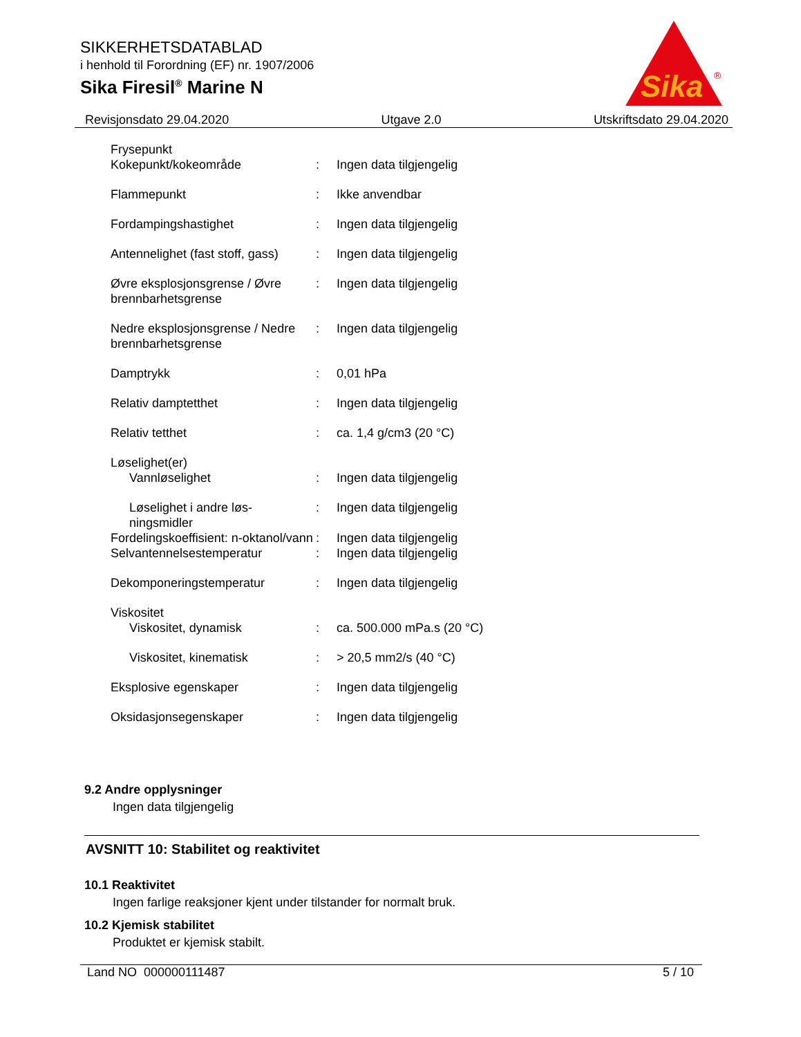SIKKERHETSDATABLAD
i henhold til Forordning (EF) nr. 1907/2006
Sika Firesil<sup>®</sup> Marine N
Sika
®
Revisjonsdato 29.04.2020 Utgave 2.0 Utskriftsdato 29.04.2020
| Frysepunkt Kokepunkt/kokeområde | : | Ingen data tilgjengelig |
| Flammepunkt | : | Ikke anvendbar |
| Fordampingshastighet | : | Ingen data tilgjengelig |
| Antennelighet (fast stoff, gass) | : | Ingen data tilgjengelig |
| Øvre eksplosjonsgrense / Øvre brennbarhetsgrense | : | Ingen data tilgjengelig |
| Nedre eksplosjonsgrense / Nedre brennbarhetsgrense | : | Ingen data tilgjengelig |
| Damptrykk | : | 0,01 hPa |
| Relativ damptetthet | : | Ingen data tilgjengelig |
| Relativ tetthet | : | ca. 1,4 g/cm3 (20 °C) |
| Løselighet(er) Vannløselighet | : | Ingen data tilgjengelig |
| Løselighet i andre løs-ningsmidler | : | Ingen data tilgjengelig |
| Fordelingskoeffisient: n-oktanol/vann | : | Ingen data tilgjengelig |
| Selvantennelsestemperatur | : | Ingen data tilgjengelig |
| Dekomponeringstemperatur | : | Ingen data tilgjengelig |
| Viskositet Viskositet, dynamisk | : | ca. 500.000 mPa.s (20 °C) |
| Viskositet, kinematisk | : | > 20,5 mm2/s (40 °C) |
| Eksplosive egenskaper | : | Ingen data tilgjengelig |
| Oksidasjonsegenskaper | : | Ingen data tilgjengelig |
9.2 Andre opplysninger
Ingen data tilgjengelig
AVSNITT 10: Stabilitet og reaktivitet
10.1 Reaktivitet
Ingen farlige reaksjoner kjent under tilstander for normalt bruk.
10.2 Kjemisk stabilitet
Produktet er kjemisk stabilt.
Land NO 000000111487 5 / 10